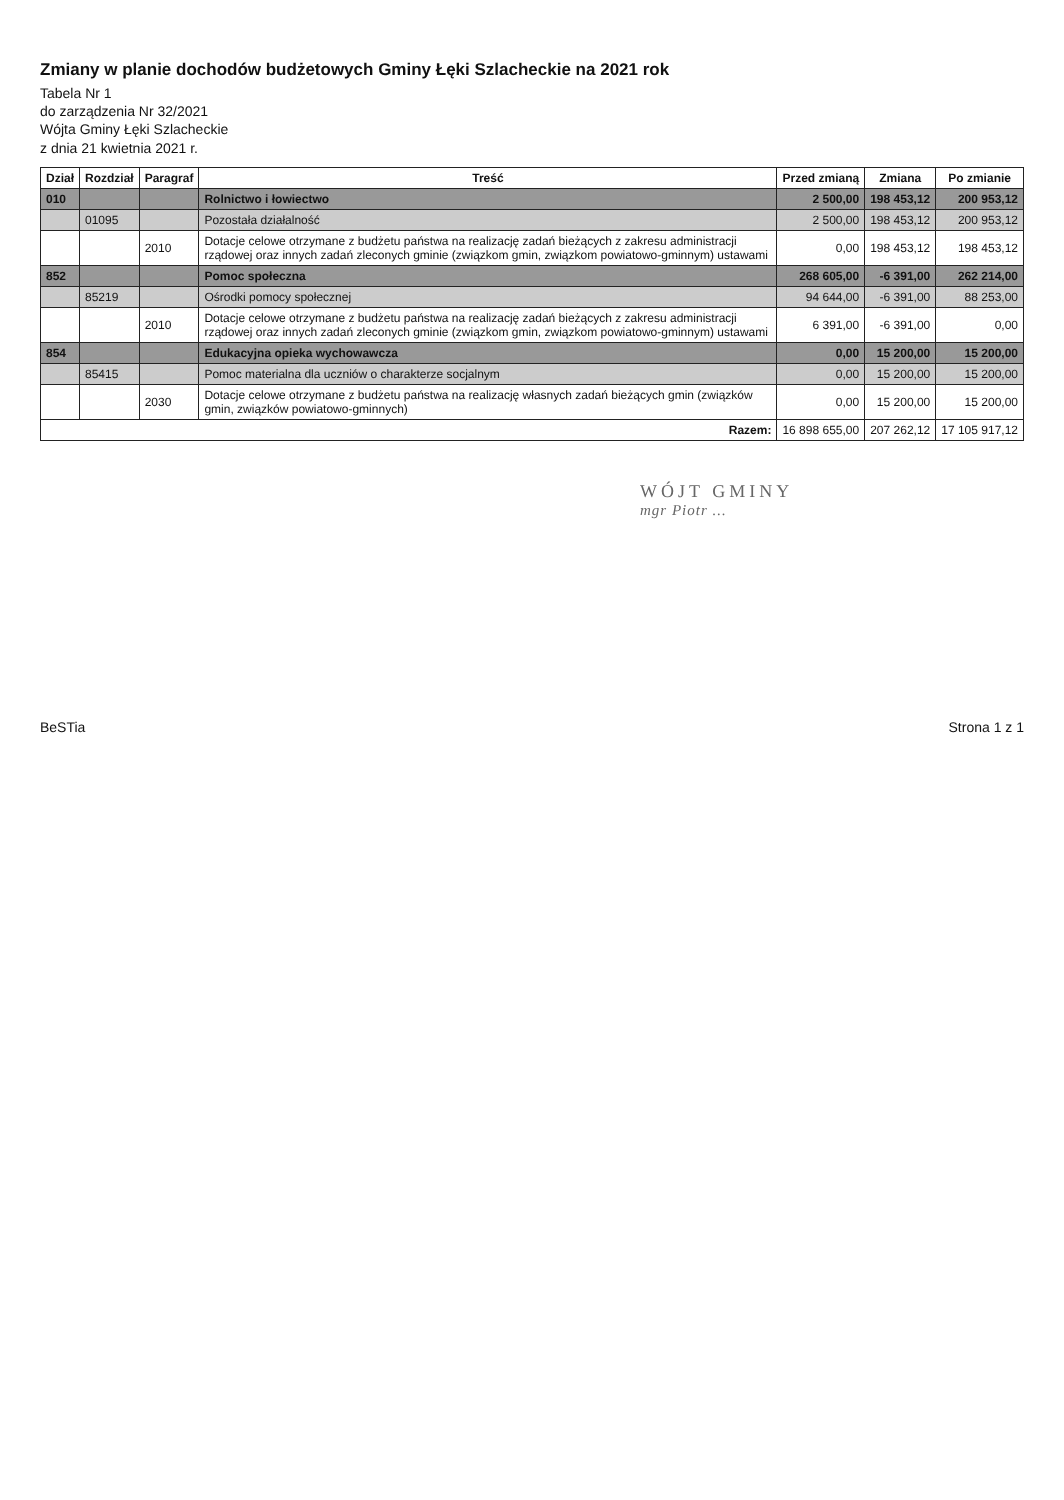Zmiany w planie dochodów budżetowych Gminy Łęki Szlacheckie na 2021 rok
Tabela Nr 1
do zarządzenia Nr 32/2021
Wójta Gminy Łęki Szlacheckie
z dnia 21 kwietnia 2021 r.
| Dział | Rozdział | Paragraf | Treść | Przed zmianą | Zmiana | Po zmianie |
| --- | --- | --- | --- | --- | --- | --- |
| 010 | | | Rolnictwo i łowiectwo | 2 500,00 | 198 453,12 | 200 953,12 |
| | 01095 | | Pozostała działalność | 2 500,00 | 198 453,12 | 200 953,12 |
| | | 2010 | Dotacje celowe otrzymane z budżetu państwa na realizację zadań bieżących z zakresu administracji rządowej oraz innych zadań zleconych gminie (związkom gmin, związkom powiatowo-gminnym) ustawami | 0,00 | 198 453,12 | 198 453,12 |
| 852 | | | Pomoc społeczna | 268 605,00 | -6 391,00 | 262 214,00 |
| | 85219 | | Ośrodki pomocy społecznej | 94 644,00 | -6 391,00 | 88 253,00 |
| | | 2010 | Dotacje celowe otrzymane z budżetu państwa na realizację zadań bieżących z zakresu administracji rządowej oraz innych zadań zleconych gminie (związkom gmin, związkom powiatowo-gminnym) ustawami | 6 391,00 | -6 391,00 | 0,00 |
| 854 | | | Edukacyjna opieka wychowawcza | 0,00 | 15 200,00 | 15 200,00 |
| | 85415 | | Pomoc materialna dla uczniów o charakterze socjalnym | 0,00 | 15 200,00 | 15 200,00 |
| | | 2030 | Dotacje celowe otrzymane z budżetu państwa na realizację własnych zadań bieżących gmin (związków gmin, związków powiatowo-gminnych) | 0,00 | 15 200,00 | 15 200,00 |
| Razem: | | | | 16 898 655,00 | 207 262,12 | 17 105 917,12 |
WÓJT GMINY
mgr Piotr ...
BeSTia Strona 1 z 1